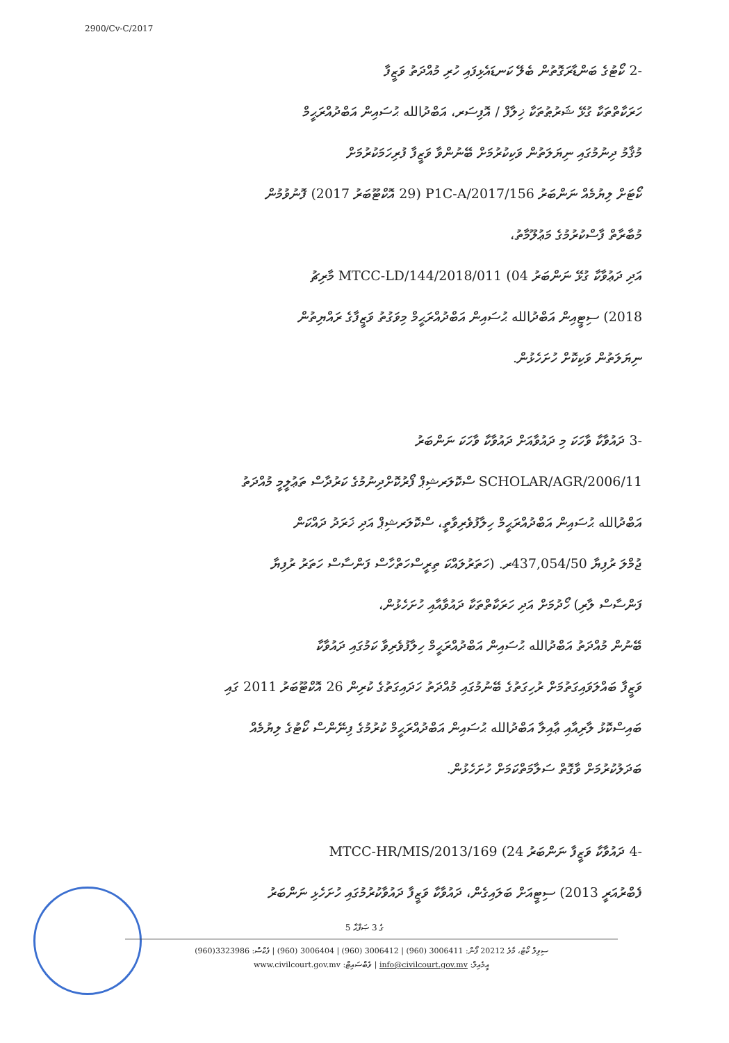2900/Cv-C/2017
-2 ކޯޓުގެ ބަންޑާރަގޮތުން ބެލޭ ކަނޑައެޅިފައި ހުރި މުއްދަތު ވަޒީފާ
ހަރަކާތްތަކާ ގުޅޭ ޝަރުޠުތަކާ ޚިލާފް / އޮފިސަރ، އަބްދުالله ޙުސައިން އަބްދުއްރަޙީމް
މުޤާމު ދިނުމުގައި ނިޔަލަތުން ވަކިކުރުމަށް ބޭނުންވާ ވަޒީފާ ފުރިހަމަކުރުމަށް
ކޯޓަށް ލިޔުމެއް ނަންބަރު P1C-A/2017/156 (29 އޮކްޓޫބަރު 2017) ފޮނުވުމުން
މުބާރާތް ފާސްކުރުމުގެ މަޢުލޫމާތު،
އަދި ދަޢުވާކާ ގުޅޭ ނަންބަރު MTCC-LD/144/2018/011 (04 މާރިޗު
2018) ސިޓީއިން އަބްދުالله ޙުސައިން އަބްދުއްރަޙީމް މިވަގުތު ވަޒީފާގެ ރައްޔިތުން
ނިޔަލަތުން ވަކިކޮށް ހުށަހެޅުން.
-3 ދައުވާކާ ވާހަކަ މި ދައުވާއަށް ދައުވާކާ ވާހަކަ ނަންބަރު
SCHOLAR/AGR/2006/11 ސްކޮލަރޝިޕް ފޯރުކޮށްދިނުމުގެ ކަރުދާސް ތަޢުލީމީ މުއްދަތު
އަބްދުالله ޙުސައިން އަބްދުއްރަޙީމް ހިލާފުވެރިވާތީ، ސްކޮލަރޝިޕް އަދި ޚަރަދު ދައްކަން
ޖުމްލަ ރުފިޔާ 437,054/50ރ. (ހަތަރުލައްކަ ތިރީސްހަތްހާސް ފަންސާސް ހަތަރު ރުފިޔާ
ފަންސާސް ލާރި) ހޯދުމަށް އަދި ހަރަކާތްތަކާ ދައުވާއާއި ހުށަހެޅުން،
ބޭނުން މުއްދަތު އަބްދުالله ޙުސައިން އަބްދުއްރަޙީމް ހިލާފުވެރިވާ ކަމުގައި ދައުވާކާ
ވަޒީފާ ބައްލަވައިގަތުމަށް ރުހިގަތުގެ ބޭނުމުގައި މުއްދަތު ހަދައިގަތުގެ ކުރިން 26 އޮކްޓޫބަރު 2011 ގައި
ބައިސްކޮޅު ލާރިއާއި ޢާއިލާ އަބްދުالله ޙުސައިން އަބްދުއްރަޙީމް ކުރުމުގެ ފިނޭންސް ކޯޓުގެ ލިޔުމެއް
ބަދަލުކުރުމަށް ވާގޮތް ސަލާމަތްކަމަށް ހުށަހެޅުން.
-4 ދައުވާކާ ވަޒީފާ ނަންބަރު MTCC-HR/MIS/2013/169 (24
ފެބްރުއަރީ 2013) ސިޓީއަށް ބަލައިގެން، ދައުވާކާ ވަޒީފާ ދައުވާކުރުމުގައި ހުށަހެޅި ނަންބަރު
5 ގެ 3 ޞަފްޙާ
ސިވިލް ކޯޓު، މާލެ 20212 ފޯން: 3006411 (960) | 3006412 (960) | 3006404 (960) | ފެކްސް: 3323986(960)
www.civilcourt.gov.mv :ވެބްސައިޓް | info@civilcourt.gov.mv :އީމެއިލް